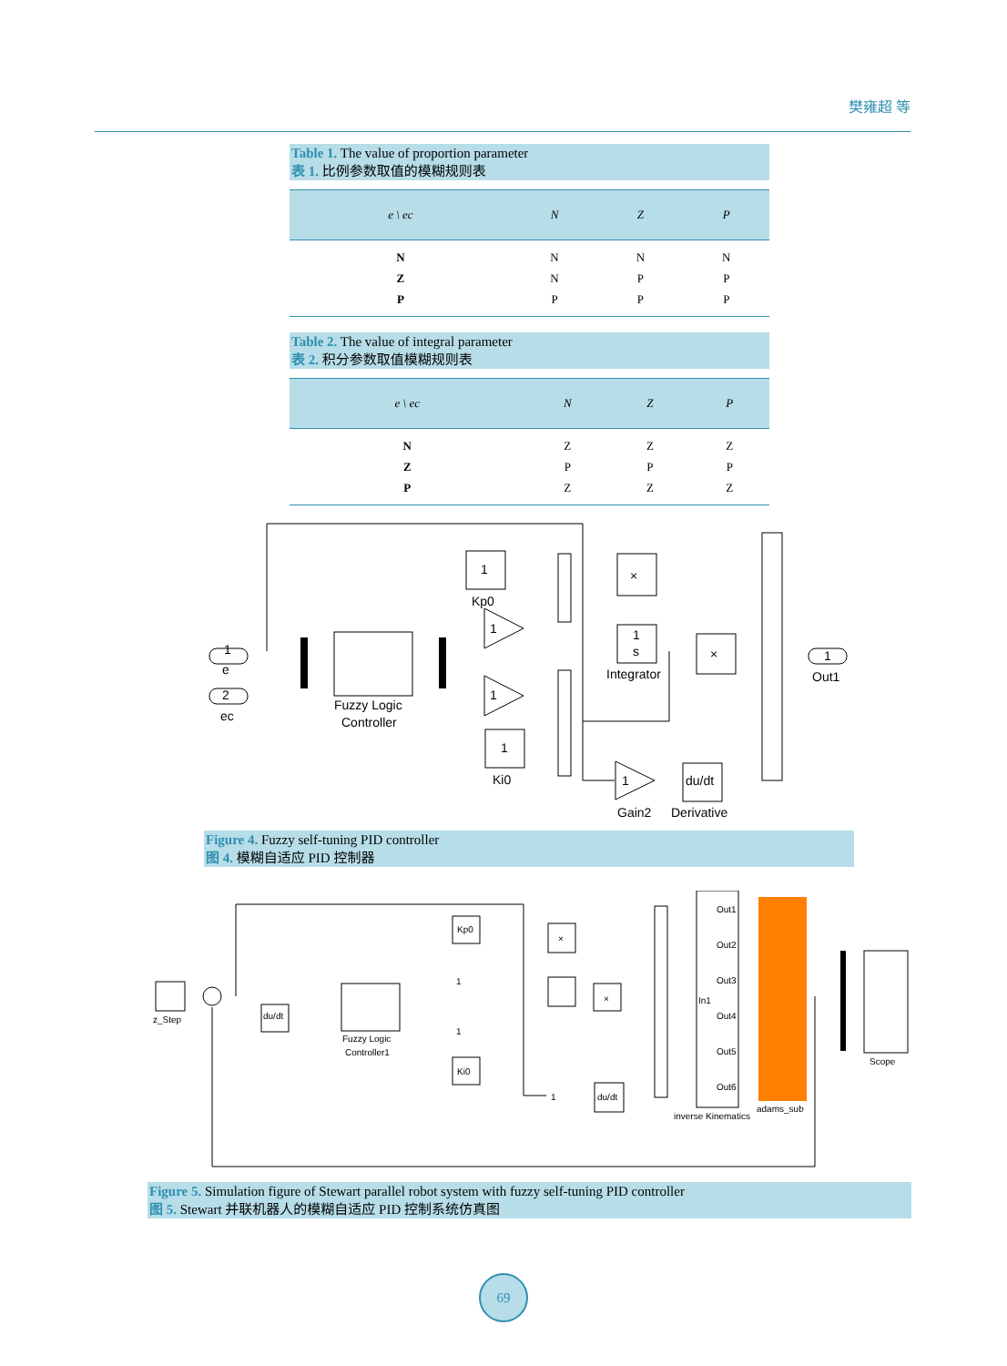樊雍超 等
Table 1. The value of proportion parameter
表 1. 比例参数取值的模糊规则表
| e \ ec | N | Z | P |
| --- | --- | --- | --- |
| N | N | N | N |
| Z | N | P | P |
| P | P | P | P |
Table 2. The value of integral parameter
表 2. 积分参数取值模糊规则表
| e \ ec | N | Z | P |
| --- | --- | --- | --- |
| N | Z | Z | Z |
| Z | P | P | P |
| P | Z | Z | Z |
1
e
2
ec
Fuzzy Logic
Controller
1
Kp0
1
1
1
Ki0
×
1
s
Integrator
×
1
du/dt
Gain2
Derivative
1
Out1
Figure 4. Fuzzy self-tuning PID controller
图 4. 模糊自适应 PID 控制器
z_Step
du/dt
Fuzzy Logic
Controller1
Kp0
Ki0
×
×
du/dt
1
1
1
Out1
Out2
Out3
Out4
Out5
Out6
In1
inverse Kinematics
adams_sub
Scope
Figure 5. Simulation figure of Stewart parallel robot system with fuzzy self-tuning PID controller
图 5. Stewart 并联机器人的模糊自适应 PID 控制系统仿真图
69